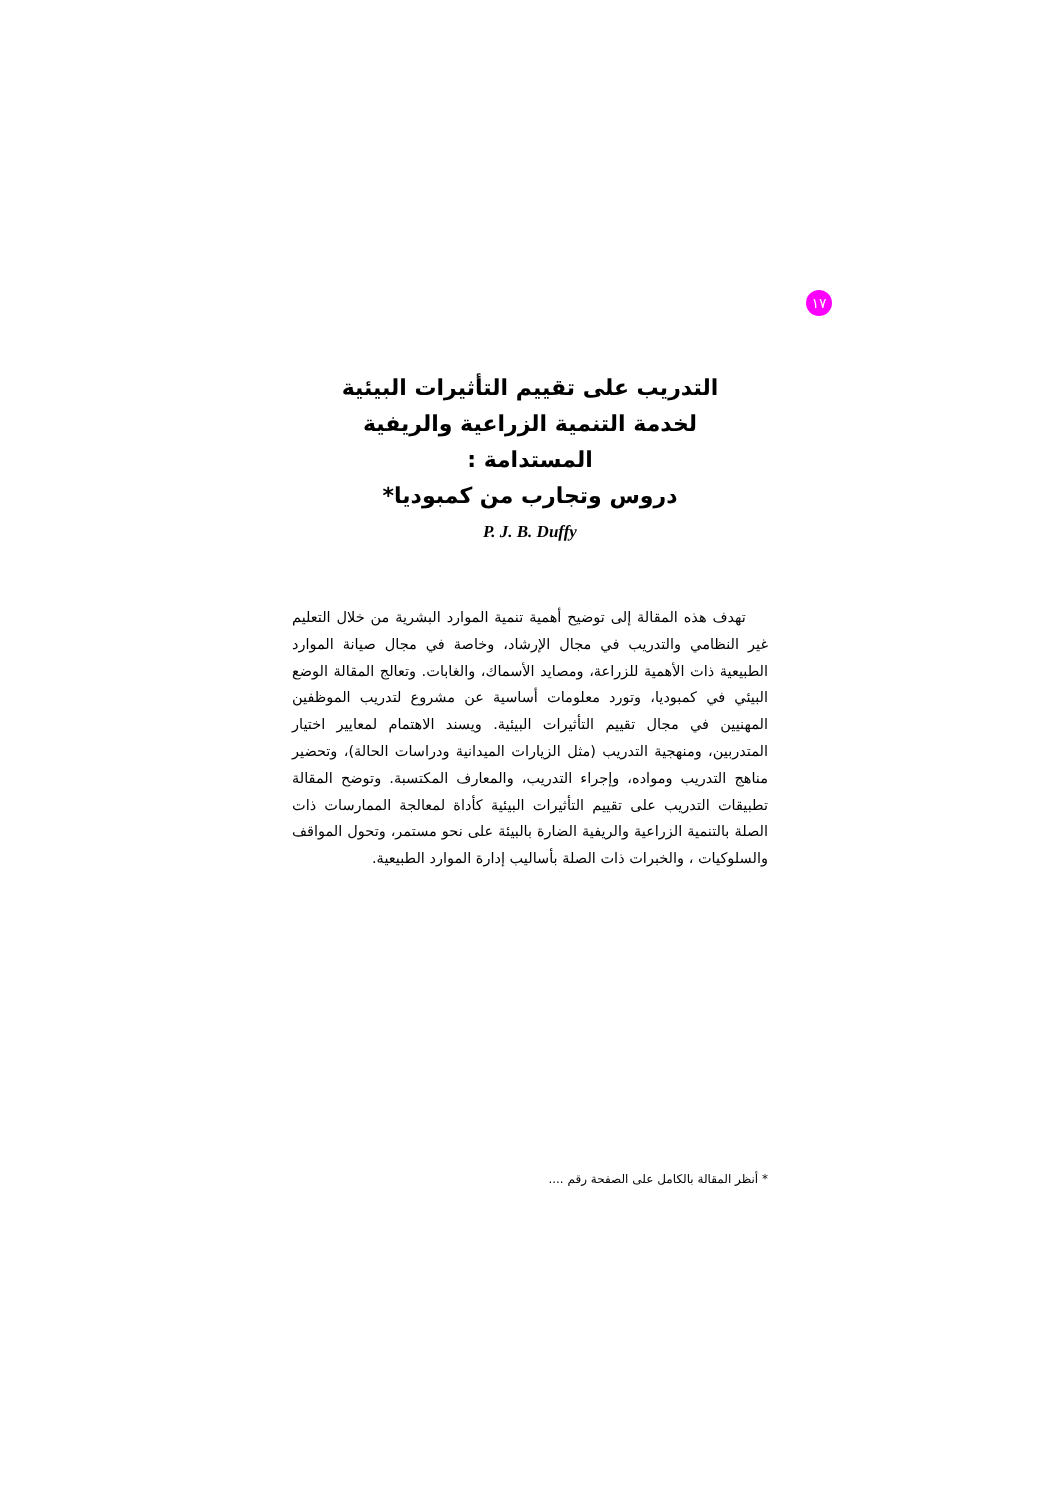١٧
التدريب على تقييم التأثيرات البيئية
لخدمة التنمية الزراعية والريفية
المستدامة :
دروس وتجارب من كمبوديا*
P. J. B. Duffy
تهدف هذه المقالة إلى توضيح أهمية تنمية الموارد البشرية من خلال التعليم غير النظامي والتدريب في مجال الإرشاد، وخاصة في مجال صيانة الموارد الطبيعية ذات الأهمية للزراعة، ومصايد الأسماك، والغابات. وتعالج المقالة الوضع البيئي في كمبوديا، وتورد معلومات أساسية عن مشروع لتدريب الموظفين المهنيين في مجال تقييم التأثيرات البيئية. ويسند الاهتمام لمعايير اختيار المتدربين، ومنهجية التدريب (مثل الزيارات الميدانية ودراسات الحالة)، وتحضير مناهج التدريب ومواده، وإجراء التدريب، والمعارف المكتسبة. وتوضح المقالة تطبيقات التدريب على تقييم التأثيرات البيئية كأداة لمعالجة الممارسات ذات الصلة بالتنمية الزراعية والريفية الضارة بالبيئة على نحو مستمر، وتحول المواقف والسلوكيات ، والخبرات ذات الصلة بأساليب إدارة الموارد الطبيعية.
* أنظر المقالة بالكامل على الصفحة رقم ....